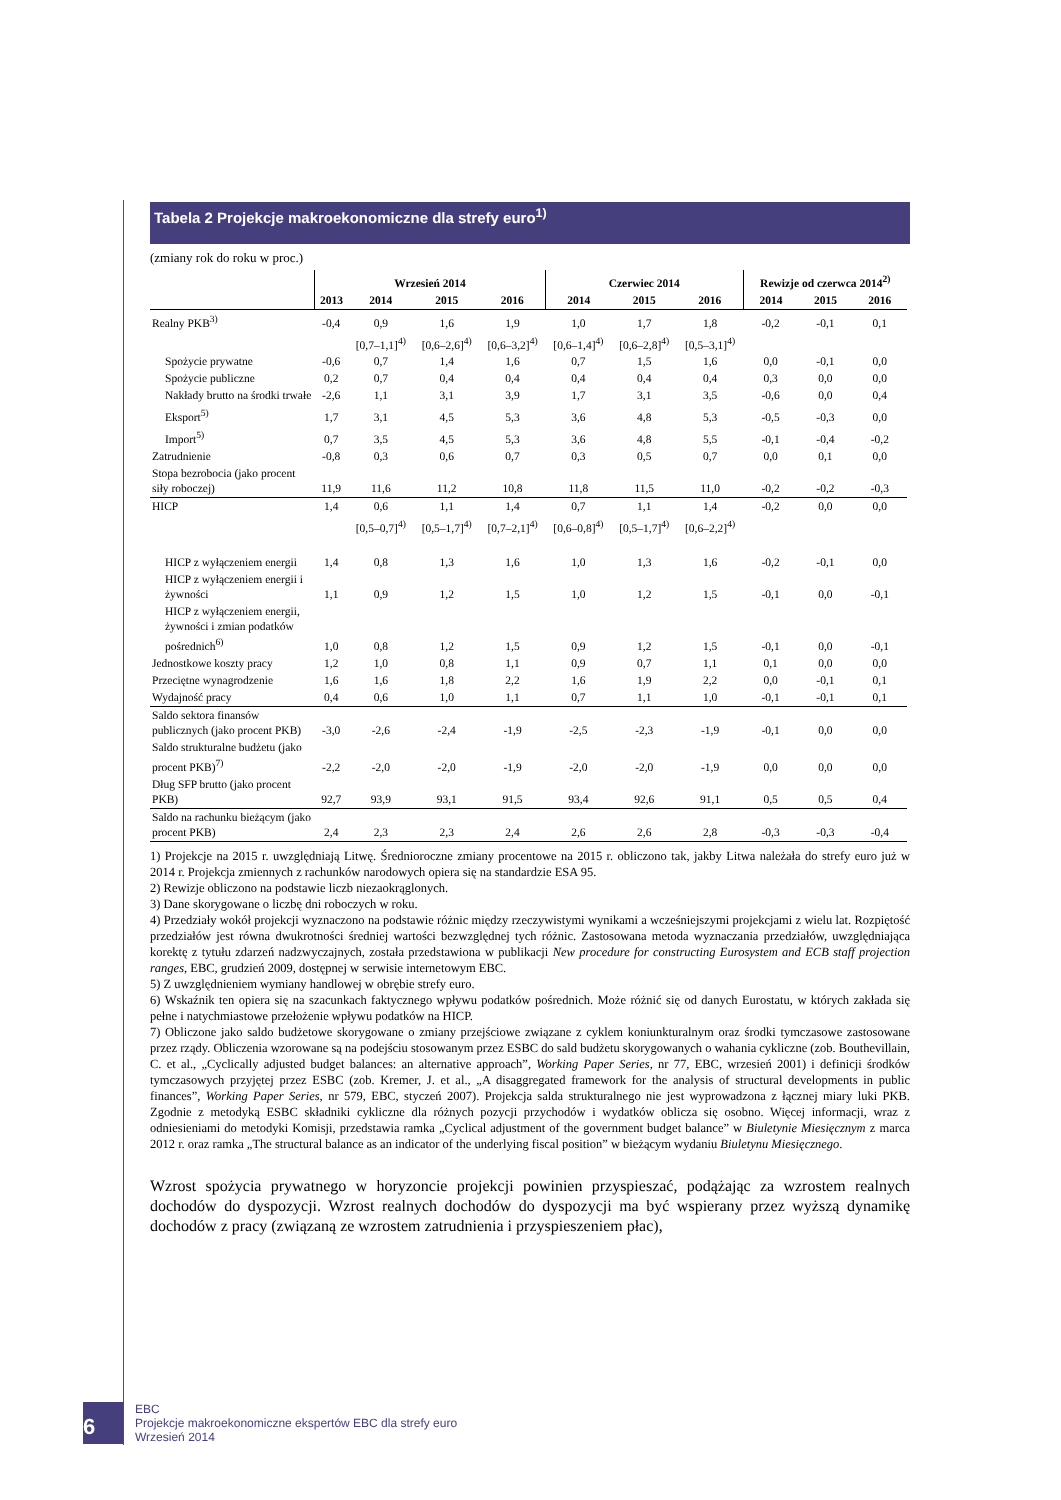Tabela 2 Projekcje makroekonomiczne dla strefy euro<sup>1)</sup>
(zmiany rok do roku w proc.)
| | Wrzesień 2014 | | | | Czerwiec 2014 | | | Rewizje od czerwca 2014<sup>2)</sup> | | |
| --- | --- | --- | --- | --- | --- | --- | --- | --- | --- | --- |
| | 2013 | 2014 | 2015 | 2016 | 2014 | 2015 | 2016 | 2014 | 2015 | 2016 |
| Realny PKB<sup>3)</sup> | -0,4 | 0,9 | 1,6 | 1,9 | 1,0 | 1,7 | 1,8 | -0,2 | -0,1 | 0,1 |
| | | [0,7–1,1]<sup>4)</sup> | [0,6–2,6]<sup>4)</sup> | [0,6–3,2]<sup>4)</sup> | [0,6–1,4]<sup>4)</sup> | [0,6–2,8]<sup>4)</sup> | [0,5–3,1]<sup>4)</sup> | | | |
| Spożycie prywatne | -0,6 | 0,7 | 1,4 | 1,6 | 0,7 | 1,5 | 1,6 | 0,0 | -0,1 | 0,0 |
| Spożycie publiczne | 0,2 | 0,7 | 0,4 | 0,4 | 0,4 | 0,4 | 0,4 | 0,3 | 0,0 | 0,0 |
| Nakłady brutto na środki trwałe | -2,6 | 1,1 | 3,1 | 3,9 | 1,7 | 3,1 | 3,5 | -0,6 | 0,0 | 0,4 |
| Eksport<sup>5)</sup> | 1,7 | 3,1 | 4,5 | 5,3 | 3,6 | 4,8 | 5,3 | -0,5 | -0,3 | 0,0 |
| Import<sup>5)</sup> | 0,7 | 3,5 | 4,5 | 5,3 | 3,6 | 4,8 | 5,5 | -0,1 | -0,4 | -0,2 |
| Zatrudnienie | -0,8 | 0,3 | 0,6 | 0,7 | 0,3 | 0,5 | 0,7 | 0,0 | 0,1 | 0,0 |
| Stopa bezrobocia (jako procent siły roboczej) | 11,9 | 11,6 | 11,2 | 10,8 | 11,8 | 11,5 | 11,0 | -0,2 | -0,2 | -0,3 |
| HICP | 1,4 | 0,6 | 1,1 | 1,4 | 0,7 | 1,1 | 1,4 | -0,2 | 0,0 | 0,0 |
| | | [0,5–0,7]<sup>4)</sup> | [0,5–1,7]<sup>4)</sup> | [0,7–2,1]<sup>4)</sup> | [0,6–0,8]<sup>4)</sup> | [0,5–1,7]<sup>4)</sup> | [0,6–2,2]<sup>4)</sup> | | | |
| HICP z wyłączeniem energii | 1,4 | 0,8 | 1,3 | 1,6 | 1,0 | 1,3 | 1,6 | -0,2 | -0,1 | 0,0 |
| HICP z wyłączeniem energii i żywności | 1,1 | 0,9 | 1,2 | 1,5 | 1,0 | 1,2 | 1,5 | -0,1 | 0,0 | -0,1 |
| HICP z wyłączeniem energii, żywności i zmian podatków pośrednich<sup>6)</sup> | 1,0 | 0,8 | 1,2 | 1,5 | 0,9 | 1,2 | 1,5 | -0,1 | 0,0 | -0,1 |
| Jednostkowe koszty pracy | 1,2 | 1,0 | 0,8 | 1,1 | 0,9 | 0,7 | 1,1 | 0,1 | 0,0 | 0,0 |
| Przeciętne wynagrodzenie | 1,6 | 1,6 | 1,8 | 2,2 | 1,6 | 1,9 | 2,2 | 0,0 | -0,1 | 0,1 |
| Wydajność pracy | 0,4 | 0,6 | 1,0 | 1,1 | 0,7 | 1,1 | 1,0 | -0,1 | -0,1 | 0,1 |
| Saldo sektora finansów publicznych (jako procent PKB) | -3,0 | -2,6 | -2,4 | -1,9 | -2,5 | -2,3 | -1,9 | -0,1 | 0,0 | 0,0 |
| Saldo strukturalne budżetu (jako procent PKB)<sup>7)</sup> | -2,2 | -2,0 | -2,0 | -1,9 | -2,0 | -2,0 | -1,9 | 0,0 | 0,0 | 0,0 |
| Dług SFP brutto (jako procent PKB) | 92,7 | 93,9 | 93,1 | 91,5 | 93,4 | 92,6 | 91,1 | 0,5 | 0,5 | 0,4 |
| Saldo na rachunku bieżącym (jako procent PKB) | 2,4 | 2,3 | 2,3 | 2,4 | 2,6 | 2,6 | 2,8 | -0,3 | -0,3 | -0,4 |
1) Projekcje na 2015 r. uwzględniają Litwę. Średnioroczne zmiany procentowe na 2015 r. obliczono tak, jakby Litwa należała do strefy euro już w 2014 r. Projekcja zmiennych z rachunków narodowych opiera się na standardzie ESA 95.
2) Rewizje obliczono na podstawie liczb niezaokrąglonych.
3) Dane skorygowane o liczbę dni roboczych w roku.
4) Przedziały wokół projekcji wyznaczono na podstawie różnic między rzeczywistymi wynikami a wcześniejszymi projekcjami z wielu lat. Rozpiętość przedziałów jest równa dwukrotności średniej wartości bezwzględnej tych różnic. Zastosowana metoda wyznaczania przedziałów, uwzględniająca korektę z tytułu zdarzeń nadzwyczajnych, została przedstawiona w publikacji New procedure for constructing Eurosystem and ECB staff projection ranges, EBC, grudzień 2009, dostępnej w serwisie internetowym EBC.
5) Z uwzględnieniem wymiany handlowej w obrębie strefy euro.
6) Wskaźnik ten opiera się na szacunkach faktycznego wpływu podatków pośrednich. Może różnić się od danych Eurostatu, w których zakłada się pełne i natychmiastowe przełożenie wpływu podatków na HICP.
7) Obliczone jako saldo budżetowe skorygowane o zmiany przejściowe związane z cyklem koniunkturalnym oraz środki tymczasowe zastosowane przez rządy. Obliczenia wzorowane są na podejściu stosowanym przez ESBC do sald budżetu skorygowanych o wahania cykliczne (zob. Bouthevillain, C. et al., „Cyclically adjusted budget balances: an alternative approach”, Working Paper Series, nr 77, EBC, wrzesień 2001) i definicji środków tymczasowych przyjętej przez ESBC (zob. Kremer, J. et al., „A disaggregated framework for the analysis of structural developments in public finances”, Working Paper Series, nr 579, EBC, styczeń 2007). Projekcja salda strukturalnego nie jest wyprowadzona z łącznej miary luki PKB. Zgodnie z metodyką ESBC składniki cykliczne dla różnych pozycji przychodów i wydatków oblicza się osobno. Więcej informacji, wraz z odniesieniami do metodyki Komisji, przedstawia ramka „Cyclical adjustment of the government budget balance” w Biuletynie Miesięcznym z marca 2012 r. oraz ramka „The structural balance as an indicator of the underlying fiscal position” w bieżącym wydaniu Biuletynu Miesięcznego.
Wzrost spożycia prywatnego w horyzoncie projekcji powinien przyspieszać, podążając za wzrostem realnych dochodów do dyspozycji. Wzrost realnych dochodów do dyspozycji ma być wspierany przez wyższą dynamikę dochodów z pracy (związaną ze wzrostem zatrudnienia i przyspieszeniem płac),
6
EBC
Projekcje makroekonomiczne ekspertów EBC dla strefy euro
Wrzesień 2014